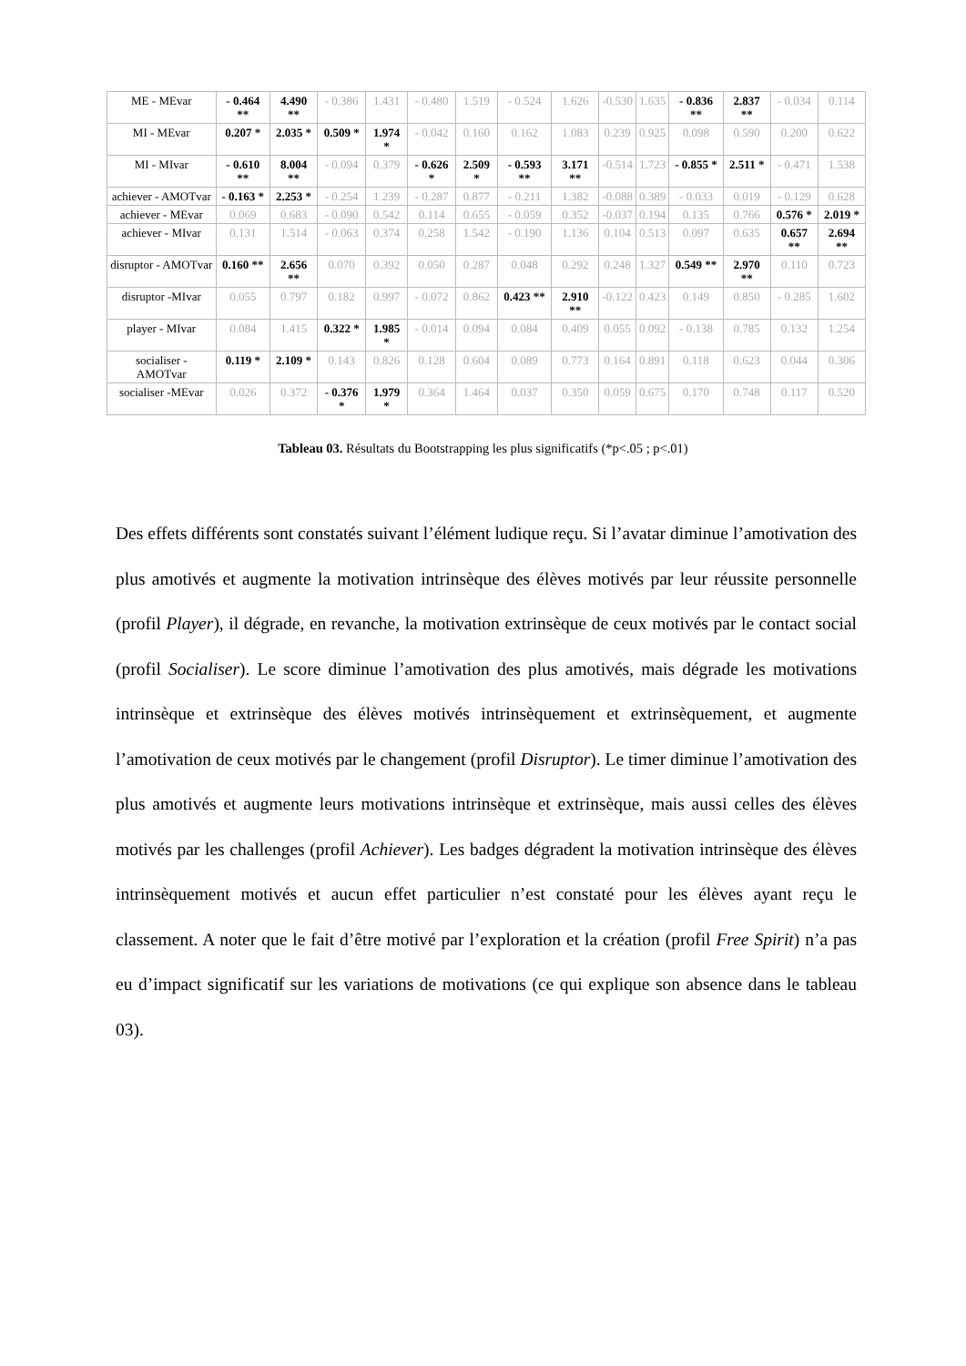| ME - MEvar | - 0.464 ** | 4.490 ** | - 0.386 | 1.431 | - 0.480 | 1.519 | - 0.524 | 1.626 | -0.530 | 1.635 | - 0.836 ** | 2.837 ** | - 0.034 | 0.114 |
| MI - MEvar | 0.207 * | 2.035 * | 0.509 * | 1.974 * | - 0.042 | 0.160 | 0.162 | 1.083 | 0.239 | 0.925 | 0.098 | 0.590 | 0.200 | 0.622 |
| MI - MIvar | - 0.610 ** | 8.004 ** | - 0.094 | 0.379 | - 0.626 * | 2.509 * | - 0.593 ** | 3.171 ** | -0.514 | 1.723 | - 0.855 * | 2.511 * | - 0.471 | 1.538 |
| achiever - AMOTvar | - 0.163 * | 2.253 * | - 0.254 | 1.239 | - 0.287 | 0.877 | - 0.211 | 1.382 | -0.088 | 0.389 | - 0.033 | 0.019 | - 0.129 | 0.628 |
| achiever - MEvar | 0.069 | 0.683 | - 0.090 | 0.542 | 0.114 | 0.655 | - 0.059 | 0.352 | -0.037 | 0.194 | 0.135 | 0.766 | 0.576 * | 2.019 * |
| achiever - MIvar | 0.131 | 1.514 | - 0.063 | 0.374 | 0.258 | 1.542 | - 0.190 | 1.136 | 0.104 | 0.513 | 0.097 | 0.635 | 0.657 ** | 2.694 ** |
| disruptor - AMOTvar | 0.160 ** | 2.656 ** | 0.070 | 0.392 | 0.050 | 0.287 | 0.048 | 0.292 | 0.248 | 1.327 | 0.549 ** | 2.970 ** | 0.110 | 0.723 |
| disruptor -MIvar | 0.055 | 0.797 | 0.182 | 0.997 | - 0.072 | 0.862 | 0.423 ** | 2.910 ** | -0.122 | 0.423 | 0.149 | 0.850 | - 0.285 | 1.602 |
| player - MIvar | 0.084 | 1.415 | 0.322 * | 1.985 * | - 0.014 | 0.094 | 0.084 | 0.409 | 0.055 | 0.092 | - 0.138 | 0.785 | 0.132 | 1.254 |
| socialiser - AMOTvar | 0.119 * | 2.109 * | 0.143 | 0.826 | 0.128 | 0.604 | 0.089 | 0.773 | 0.164 | 0.891 | 0.118 | 0.623 | 0.044 | 0.306 |
| socialiser -MEvar | 0.026 | 0.372 | - 0.376 * | 1.979 * | 0.364 | 1.464 | 0.037 | 0.350 | 0.059 | 0.675 | 0.170 | 0.748 | 0.117 | 0.520 |
Tableau 03. Résultats du Bootstrapping les plus significatifs (*p<.05 ; p<.01)
Des effets différents sont constatés suivant l’élément ludique reçu. Si l’avatar diminue l’amotivation des plus amotivés et augmente la motivation intrinsèque des élèves motivés par leur réussite personnelle (profil Player), il dégrade, en revanche, la motivation extrinsèque de ceux motivés par le contact social (profil Socialiser). Le score diminue l’amotivation des plus amotivés, mais dégrade les motivations intrinsèque et extrinsèque des élèves motivés intrinsèquement et extrinsèquement, et augmente l’amotivation de ceux motivés par le changement (profil Disruptor). Le timer diminue l’amotivation des plus amotivés et augmente leurs motivations intrinsèque et extrinsèque, mais aussi celles des élèves motivés par les challenges (profil Achiever). Les badges dégradent la motivation intrinsèque des élèves intrinsèquement motivés et aucun effet particulier n’est constaté pour les élèves ayant reçu le classement. A noter que le fait d’être motivé par l’exploration et la création (profil Free Spirit) n’a pas eu d’impact significatif sur les variations de motivations (ce qui explique son absence dans le tableau 03).